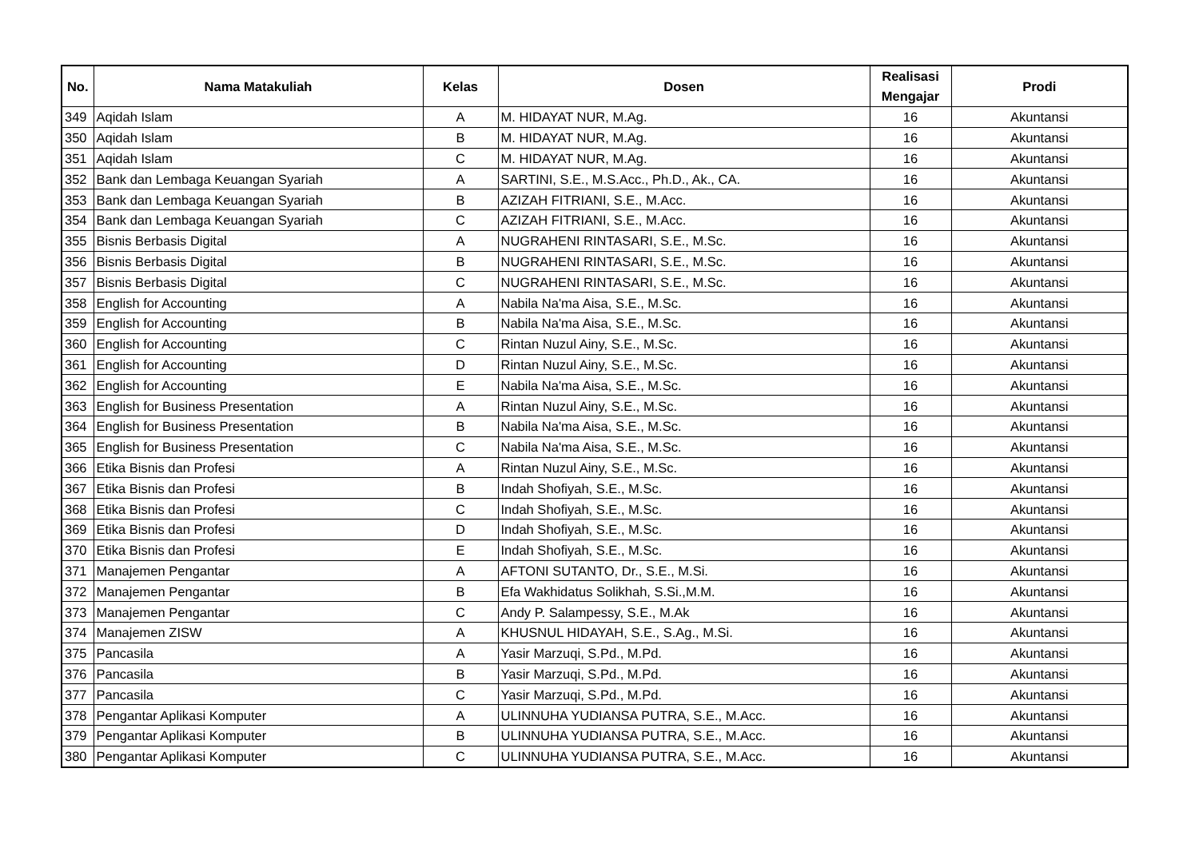| No. | Nama Matakuliah | Kelas | Dosen | Realisasi Mengajar | Prodi |
| --- | --- | --- | --- | --- | --- |
| 349 | Aqidah Islam | A | M. HIDAYAT NUR, M.Ag. | 16 | Akuntansi |
| 350 | Aqidah Islam | B | M. HIDAYAT NUR, M.Ag. | 16 | Akuntansi |
| 351 | Aqidah Islam | C | M. HIDAYAT NUR, M.Ag. | 16 | Akuntansi |
| 352 | Bank dan Lembaga Keuangan Syariah | A | SARTINI, S.E., M.S.Acc., Ph.D., Ak., CA. | 16 | Akuntansi |
| 353 | Bank dan Lembaga Keuangan Syariah | B | AZIZAH FITRIANI, S.E., M.Acc. | 16 | Akuntansi |
| 354 | Bank dan Lembaga Keuangan Syariah | C | AZIZAH FITRIANI, S.E., M.Acc. | 16 | Akuntansi |
| 355 | Bisnis Berbasis Digital | A | NUGRAHENI RINTASARI, S.E., M.Sc. | 16 | Akuntansi |
| 356 | Bisnis Berbasis Digital | B | NUGRAHENI RINTASARI, S.E., M.Sc. | 16 | Akuntansi |
| 357 | Bisnis Berbasis Digital | C | NUGRAHENI RINTASARI, S.E., M.Sc. | 16 | Akuntansi |
| 358 | English for Accounting | A | Nabila Na'ma Aisa, S.E., M.Sc. | 16 | Akuntansi |
| 359 | English for Accounting | B | Nabila Na'ma Aisa, S.E., M.Sc. | 16 | Akuntansi |
| 360 | English for Accounting | C | Rintan Nuzul Ainy, S.E., M.Sc. | 16 | Akuntansi |
| 361 | English for Accounting | D | Rintan Nuzul Ainy, S.E., M.Sc. | 16 | Akuntansi |
| 362 | English for Accounting | E | Nabila Na'ma Aisa, S.E., M.Sc. | 16 | Akuntansi |
| 363 | English for Business Presentation | A | Rintan Nuzul Ainy, S.E., M.Sc. | 16 | Akuntansi |
| 364 | English for Business Presentation | B | Nabila Na'ma Aisa, S.E., M.Sc. | 16 | Akuntansi |
| 365 | English for Business Presentation | C | Nabila Na'ma Aisa, S.E., M.Sc. | 16 | Akuntansi |
| 366 | Etika Bisnis dan Profesi | A | Rintan Nuzul Ainy, S.E., M.Sc. | 16 | Akuntansi |
| 367 | Etika Bisnis dan Profesi | B | Indah Shofiyah, S.E., M.Sc. | 16 | Akuntansi |
| 368 | Etika Bisnis dan Profesi | C | Indah Shofiyah, S.E., M.Sc. | 16 | Akuntansi |
| 369 | Etika Bisnis dan Profesi | D | Indah Shofiyah, S.E., M.Sc. | 16 | Akuntansi |
| 370 | Etika Bisnis dan Profesi | E | Indah Shofiyah, S.E., M.Sc. | 16 | Akuntansi |
| 371 | Manajemen Pengantar | A | AFTONI SUTANTO, Dr., S.E., M.Si. | 16 | Akuntansi |
| 372 | Manajemen Pengantar | B | Efa Wakhidatus Solikhah, S.Si.,M.M. | 16 | Akuntansi |
| 373 | Manajemen Pengantar | C | Andy P. Salampessy, S.E., M.Ak | 16 | Akuntansi |
| 374 | Manajemen ZISW | A | KHUSNUL HIDAYAH, S.E., S.Ag., M.Si. | 16 | Akuntansi |
| 375 | Pancasila | A | Yasir Marzuqi, S.Pd., M.Pd. | 16 | Akuntansi |
| 376 | Pancasila | B | Yasir Marzuqi, S.Pd., M.Pd. | 16 | Akuntansi |
| 377 | Pancasila | C | Yasir Marzuqi, S.Pd., M.Pd. | 16 | Akuntansi |
| 378 | Pengantar Aplikasi Komputer | A | ULINNUHA YUDIANSA PUTRA, S.E., M.Acc. | 16 | Akuntansi |
| 379 | Pengantar Aplikasi Komputer | B | ULINNUHA YUDIANSA PUTRA, S.E., M.Acc. | 16 | Akuntansi |
| 380 | Pengantar Aplikasi Komputer | C | ULINNUHA YUDIANSA PUTRA, S.E., M.Acc. | 16 | Akuntansi |